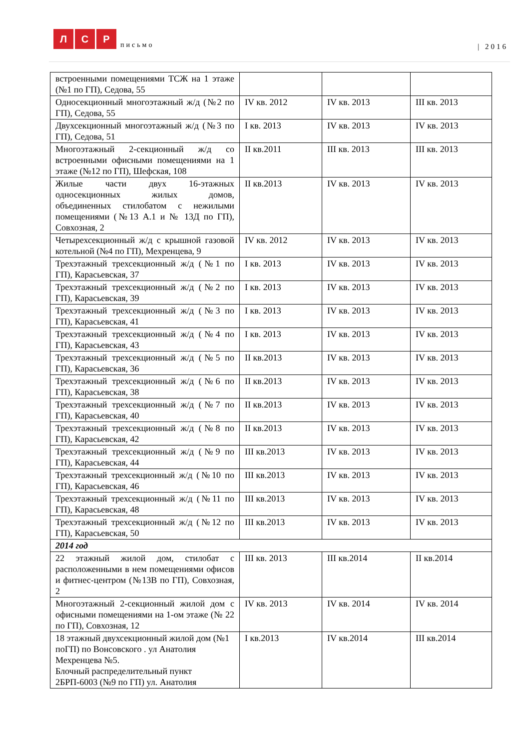Л С Р письмо
| 2016
| встроенными помещениями ТСЖ на 1 этаже (№1 по ГП), Седова, 55 | | | |
| Односекционный многоэтажный ж/д (№2 по ГП), Седова, 55 | IV кв. 2012 | IV кв. 2013 | III кв. 2013 |
| Двухсекционный многоэтажный ж/д (№3 по ГП), Седова, 51 | I кв. 2013 | IV кв. 2013 | IV кв. 2013 |
| Многоэтажный 2-секционный ж/д со встроенными офисными помещениями на 1 этаже (№12 по ГП), Шефская, 108 | II кв.2011 | III кв. 2013 | III кв. 2013 |
| Жилые части двух 16-этажных односекционных жилых домов, объединенных стилобатом с нежилыми помещениями (№13 А.1 и № 13Д по ГП), Совхозная, 2 | II кв.2013 | IV кв. 2013 | IV кв. 2013 |
| Четырехсекционный ж/д с крышной газовой котельной (№4 по ГП), Мехренцева, 9 | IV кв. 2012 | IV кв. 2013 | IV кв. 2013 |
| Трехэтажный трехсекционный ж/д (№1 по ГП), Карасьевская, 37 | I кв. 2013 | IV кв. 2013 | IV кв. 2013 |
| Трехэтажный трехсекционный ж/д (№2 по ГП), Карасьевская, 39 | I кв. 2013 | IV кв. 2013 | IV кв. 2013 |
| Трехэтажный трехсекционный ж/д (№3 по ГП), Карасьевская, 41 | I кв. 2013 | IV кв. 2013 | IV кв. 2013 |
| Трехэтажный трехсекционный ж/д (№4 по ГП), Карасьевская, 43 | I кв. 2013 | IV кв. 2013 | IV кв. 2013 |
| Трехэтажный трехсекционный ж/д (№5 по ГП), Карасьевская, 36 | II кв.2013 | IV кв. 2013 | IV кв. 2013 |
| Трехэтажный трехсекционный ж/д (№6 по ГП), Карасьевская, 38 | II кв.2013 | IV кв. 2013 | IV кв. 2013 |
| Трехэтажный трехсекционный ж/д (№7 по ГП), Карасьевская, 40 | II кв.2013 | IV кв. 2013 | IV кв. 2013 |
| Трехэтажный трехсекционный ж/д (№8 по ГП), Карасьевская, 42 | II кв.2013 | IV кв. 2013 | IV кв. 2013 |
| Трехэтажный трехсекционный ж/д (№9 по ГП), Карасьевская, 44 | III кв.2013 | IV кв. 2013 | IV кв. 2013 |
| Трехэтажный трехсекционный ж/д (№10 по ГП), Карасьевская, 46 | III кв.2013 | IV кв. 2013 | IV кв. 2013 |
| Трехэтажный трехсекционный ж/д (№11 по ГП), Карасьевская, 48 | III кв.2013 | IV кв. 2013 | IV кв. 2013 |
| Трехэтажный трехсекционный ж/д (№12 по ГП), Карасьевская, 50 | III кв.2013 | IV кв. 2013 | IV кв. 2013 |
| 2014 год | | | |
| 22 этажный жилой дом, стилобат с расположенными в нем помещениями офисов и фитнес-центром (№13В по ГП), Совхозная, 2 | III кв. 2013 | III кв.2014 | II кв.2014 |
| Многоэтажный 2-секционный жилой дом с офисными помещениями на 1-ом этаже (№ 22 по ГП), Совхозная, 12 | IV кв. 2013 | IV кв. 2014 | IV кв. 2014 |
| 18 этажный двухсекционный жилой дом (№1 поГП) по Вонсовского . ул Анатолия Мехренцева №5. Блочный распределительный пункт 2БРП-6003 (№9 по ГП) ул. Анатолия | I кв.2013 | IV кв.2014 | III кв.2014 |